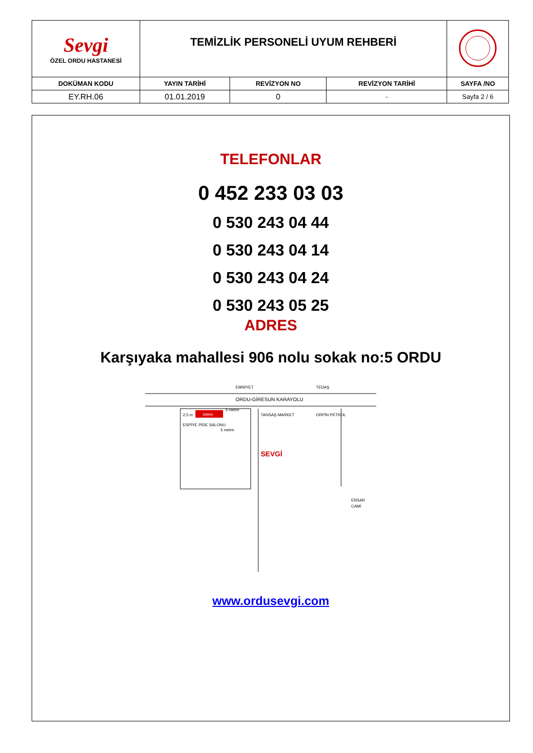| Sevgi ÖZEL ORDU HASTANESİ | TEMİZLİK PERSONELİ UYUM REHBERİ | | | |
| DOKÜMAN KODU | YAYIN TARİHİ | REVİZYON NO | REVİZYON TARİHİ | SAYFA /NO |
| EY.RH.06 | 01.01.2019 | 0 | - | Sayfa 2 / 6 |
TELEFONLAR
0 452 233 03 03
0 530 243 04 44
0 530 243 04 14
0 530 243 04 24
0 530 243 05 25
ADRES
Karşıyaka mahallesi 906 nolu sokak no:5 ORDU
ORDU-GİRESUN KARAYOLU
EMNİYET
TEDAŞ
totem
2,5 m
5 metre
5 metre
ESPİYE PİDE SALONU
TANSAŞ MARKET
ORPİN PETROL
SEVGİ
ENSAR
CAMİ
www.ordusevgi.com